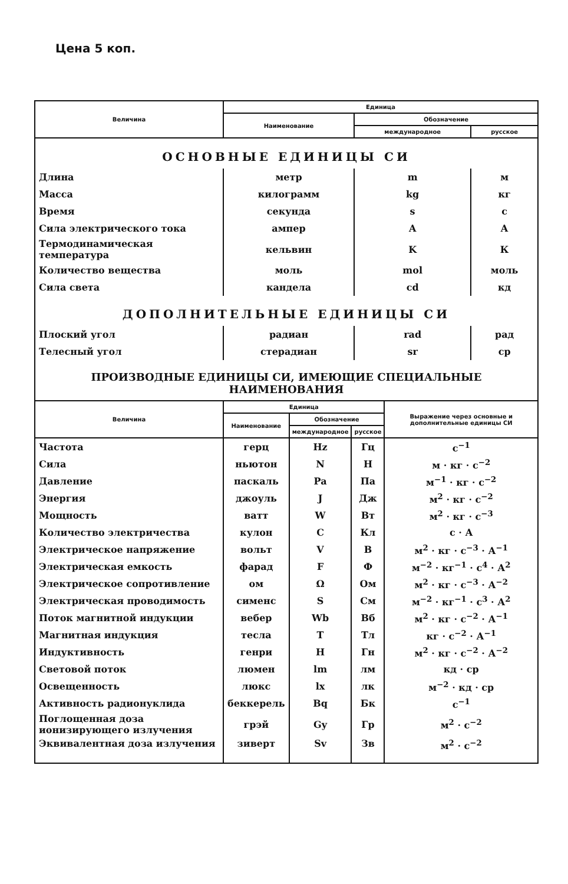Цена 5 коп.
| Величина | Единица | | |
| --- | --- | --- | --- |
| | Наименование | Обозначение | |
| | | международное | русское |
| ОСНОВНЫЕ ЕДИНИЦЫ СИ | | | |
| Длина | метр | m | м |
| Масса | килограмм | kg | кг |
| Время | секунда | s | с |
| Сила электрического тока | ампер | A | А |
| Термодинамическая температура | кельвин | K | К |
| Количество вещества | моль | mol | моль |
| Сила света | кандела | cd | кд |
| ДОПОЛНИТЕЛЬНЫЕ ЕДИНИЦЫ СИ | | | |
| Плоский угол | радиан | rad | рад |
| Телесный угол | стерадиан | sr | ср |
| ПРОИЗВОДНЫЕ ЕДИНИЦЫ СИ, ИМЕЮЩИЕ СПЕЦИАЛЬНЫЕ НАИМЕНОВАНИЯ | | | |
| Величина | Единица | | | Выражение через основные и дополнительные единицы СИ |
| --- | --- | --- | --- | --- |
| | Наименование | Обозначение | | |
| | | международное | русское | |
| Частота | герц | Hz | Гц | с<sup>−1</sup> |
| Сила | ньютон | N | Н | м · кг · с<sup>−2</sup> |
| Давление | паскаль | Pa | Па | м<sup>−1</sup> · кг · с<sup>−2</sup> |
| Энергия | джоуль | J | Дж | м<sup>2</sup> · кг · с<sup>−2</sup> |
| Мощность | ватт | W | Вт | м<sup>2</sup> · кг · с<sup>−3</sup> |
| Количество электричества | кулон | C | Кл | с · А |
| Электрическое напряжение | вольт | V | В | м<sup>2</sup> · кг · с<sup>−3</sup> · А<sup>−1</sup> |
| Электрическая емкость | фарад | F | Ф | м<sup>−2</sup> · кг<sup>−1</sup> · с<sup>4</sup> · А<sup>2</sup> |
| Электрическое сопротивление | ом | Ω | Ом | м<sup>2</sup> · кг · с<sup>−3</sup> · А<sup>−2</sup> |
| Электрическая проводимость | сименс | S | См | м<sup>−2</sup> · кг<sup>−1</sup> · с<sup>3</sup> · А<sup>2</sup> |
| Поток магнитной индукции | вебер | Wb | Вб | м<sup>2</sup> · кг · с<sup>−2</sup> · А<sup>−1</sup> |
| Магнитная индукция | тесла | T | Тл | кг · с<sup>−2</sup> · А<sup>−1</sup> |
| Индуктивность | генри | H | Гн | м<sup>2</sup> · кг · с<sup>−2</sup> · А<sup>−2</sup> |
| Световой поток | люмен | lm | лм | кд · ср |
| Освещенность | люкс | lx | лк | м<sup>−2</sup> · кд · ср |
| Активность радионуклида | беккерель | Bq | Бк | с<sup>−1</sup> |
| Поглощенная доза ионизирующего излучения | грэй | Gy | Гр | м<sup>2</sup> · с<sup>−2</sup> |
| Эквивалентная доза излучения | зиверт | Sv | Зв | м<sup>2</sup> · с<sup>−2</sup> |